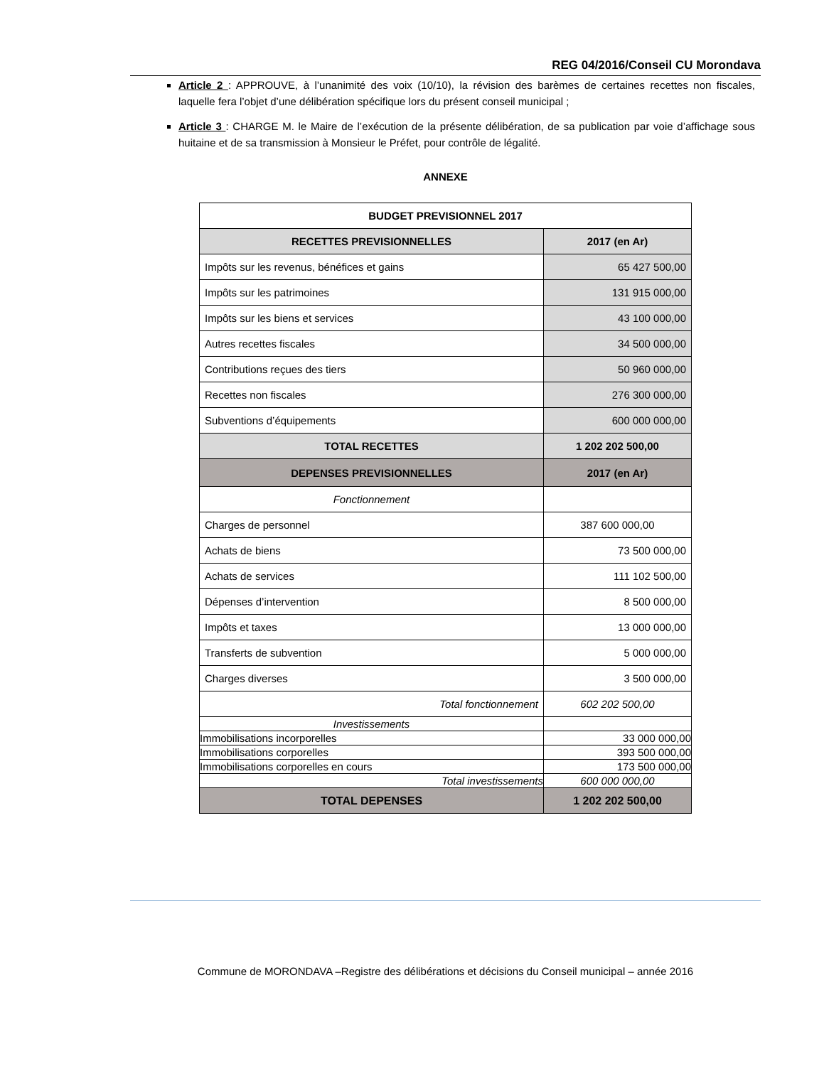REG 04/2016/Conseil CU Morondava
Article 2 : APPROUVE, à l’unanimité des voix (10/10), la révision des barèmes de certaines recettes non fiscales, laquelle fera l’objet d’une délibération spécifique lors du présent conseil municipal ;
Article 3 : CHARGE M. le Maire de l’exécution de la présente délibération, de sa publication par voie d’affichage sous huitaine et de sa transmission à Monsieur le Préfet, pour contrôle de légalité.
ANNEXE
| BUDGET PREVISIONNEL 2017 | |
| --- | --- |
| RECETTES PREVISIONNELLES | 2017 (en Ar) |
| Impôts sur les revenus, bénéfices et gains | 65 427 500,00 |
| Impôts sur les patrimoines | 131 915 000,00 |
| Impôts sur les biens et services | 43 100 000,00 |
| Autres recettes fiscales | 34 500 000,00 |
| Contributions reçues des tiers | 50 960 000,00 |
| Recettes non fiscales | 276 300 000,00 |
| Subventions d’équipements | 600 000 000,00 |
| TOTAL RECETTES | 1 202 202 500,00 |
| DEPENSES PREVISIONNELLES | 2017 (en Ar) |
| Fonctionnement | |
| Charges de personnel | 387 600 000,00 |
| Achats de biens | 73 500 000,00 |
| Achats de services | 111 102 500,00 |
| Dépenses d’intervention | 8 500 000,00 |
| Impôts et taxes | 13 000 000,00 |
| Transferts de subvention | 5 000 000,00 |
| Charges diverses | 3 500 000,00 |
| Total fonctionnement | 602 202 500,00 |
| Investissements | |
| Immobilisations incorporelles | 33 000 000,00 |
| Immobilisations corporelles | 393 500 000,00 |
| Immobilisations corporelles en cours | 173 500 000,00 |
| Total investissements | 600 000 000,00 |
| TOTAL DEPENSES | 1 202 202 500,00 |
Commune de MORONDAVA –Registre des délibérations et décisions du Conseil municipal – année 2016